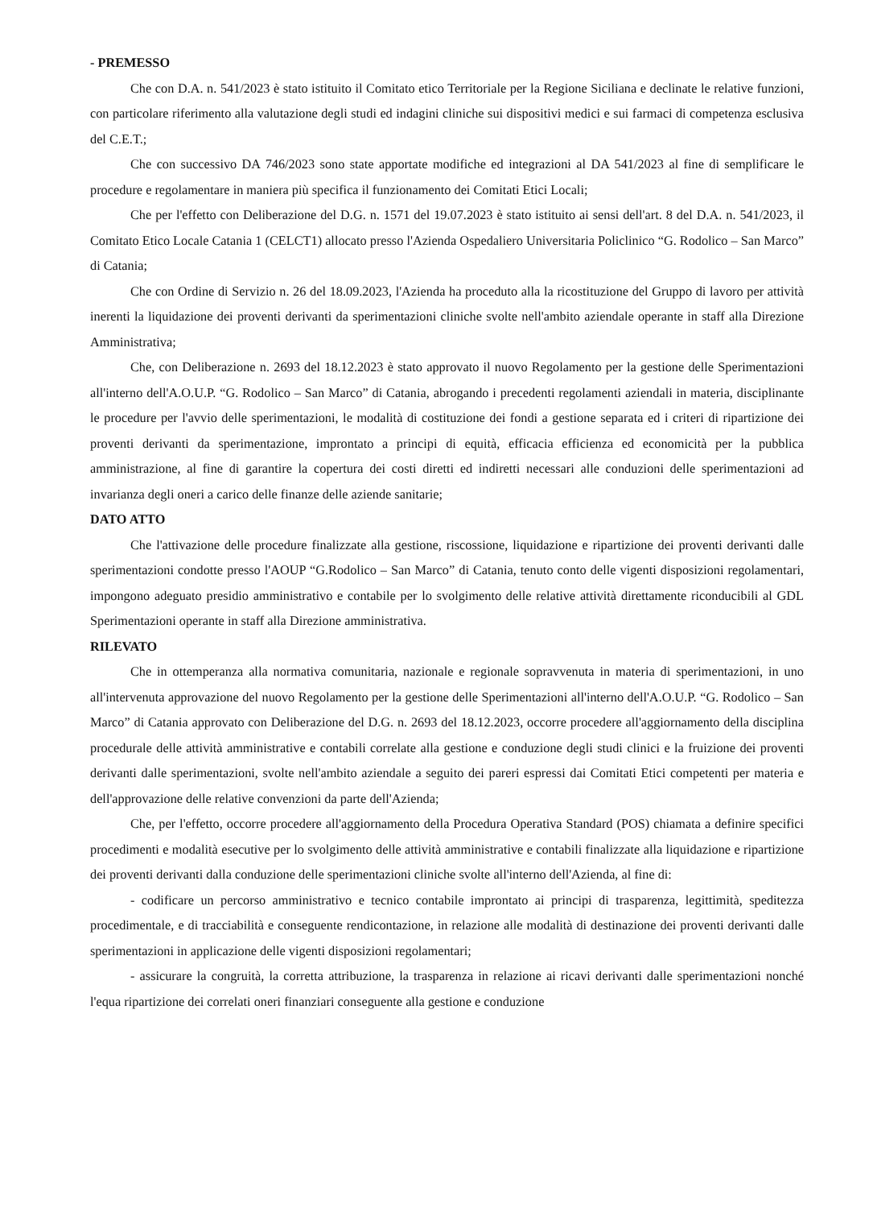- PREMESSO
Che con D.A. n. 541/2023 è stato istituito il Comitato etico Territoriale per la Regione Siciliana e declinate le relative funzioni, con particolare riferimento alla valutazione degli studi ed indagini cliniche sui dispositivi medici e sui farmaci di competenza esclusiva del C.E.T.;
Che con successivo DA 746/2023 sono state apportate modifiche ed integrazioni al DA 541/2023 al fine di semplificare le procedure e regolamentare in maniera più specifica il funzionamento dei Comitati Etici Locali;
Che per l'effetto con Deliberazione del D.G. n. 1571 del 19.07.2023 è stato istituito ai sensi dell'art. 8 del D.A. n. 541/2023, il Comitato Etico Locale Catania 1 (CELCT1) allocato presso l'Azienda Ospedaliero Universitaria Policlinico “G. Rodolico – San Marco” di Catania;
Che con Ordine di Servizio n. 26 del 18.09.2023, l'Azienda ha proceduto alla la ricostituzione del Gruppo di lavoro per attività inerenti la liquidazione dei proventi derivanti da sperimentazioni cliniche svolte nell'ambito aziendale operante in staff alla Direzione Amministrativa;
Che, con Deliberazione n. 2693 del 18.12.2023 è stato approvato il nuovo Regolamento per la gestione delle Sperimentazioni all'interno dell'A.O.U.P. “G. Rodolico – San Marco” di Catania, abrogando i precedenti regolamenti aziendali in materia, disciplinante le procedure per l'avvio delle sperimentazioni, le modalità di costituzione dei fondi a gestione separata ed i criteri di ripartizione dei proventi derivanti da sperimentazione, improntato a principi di equità, efficacia efficienza ed economicità per la pubblica amministrazione, al fine di garantire la copertura dei costi diretti ed indiretti necessari alle conduzioni delle sperimentazioni ad invarianza degli oneri a carico delle finanze delle aziende sanitarie;
DATO ATTO
Che l'attivazione delle procedure finalizzate alla gestione, riscossione, liquidazione e ripartizione dei proventi derivanti dalle sperimentazioni condotte presso l'AOUP “G.Rodolico – San Marco” di Catania, tenuto conto delle vigenti disposizioni regolamentari, impongono adeguato presidio amministrativo e contabile per lo svolgimento delle relative attività direttamente riconducibili al GDL Sperimentazioni operante in staff alla Direzione amministrativa.
RILEVATO
Che in ottemperanza alla normativa comunitaria, nazionale e regionale sopravvenuta in materia di sperimentazioni, in uno all'intervenuta approvazione del nuovo Regolamento per la gestione delle Sperimentazioni all'interno dell'A.O.U.P. “G. Rodolico – San Marco” di Catania approvato con Deliberazione del D.G. n. 2693 del 18.12.2023, occorre procedere all'aggiornamento della disciplina procedurale delle attività amministrative e contabili correlate alla gestione e conduzione degli studi clinici e la fruizione dei proventi derivanti dalle sperimentazioni, svolte nell'ambito aziendale a seguito dei pareri espressi dai Comitati Etici competenti per materia e dell'approvazione delle relative convenzioni da parte dell'Azienda;
Che, per l'effetto, occorre procedere all'aggiornamento della Procedura Operativa Standard (POS) chiamata a definire specifici procedimenti e modalità esecutive per lo svolgimento delle attività amministrative e contabili finalizzate alla liquidazione e ripartizione dei proventi derivanti dalla conduzione delle sperimentazioni cliniche svolte all'interno dell'Azienda, al fine di:
- codificare un percorso amministrativo e tecnico contabile improntato ai principi di trasparenza, legittimità, speditezza procedimentale, e di tracciabilità e conseguente rendicontazione, in relazione alle modalità di destinazione dei proventi derivanti dalle sperimentazioni in applicazione delle vigenti disposizioni regolamentari;
- assicurare la congruità, la corretta attribuzione, la trasparenza in relazione ai ricavi derivanti dalle sperimentazioni nonché l'equa ripartizione dei correlati oneri finanziari conseguente alla gestione e conduzione